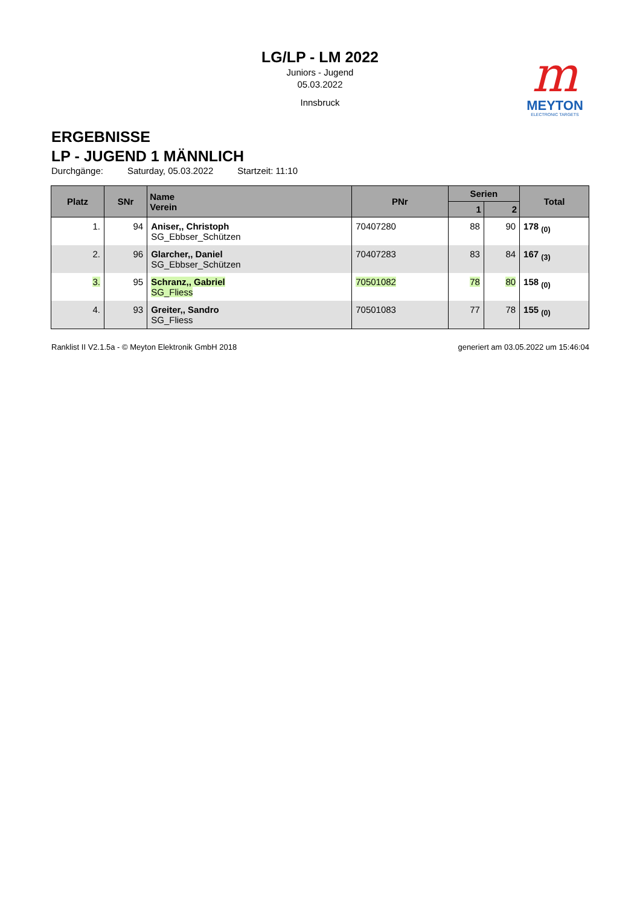m
MEYTON
ELECTRONIC TARGETS
LG/LP - LM 2022
Juniors - Jugend
05.03.2022
Innsbruck
ERGEBNISSE
LP - JUGEND 1 MÄNNLICH
Durchgänge: Saturday, 05.03.2022 Startzeit: 11:10
| Platz | SNr | Name Verein | PNr | Serien | | Total |
| --- | --- | --- | --- | --- | --- | --- |
| | | | | 1 | 2 | |
| 1. | 94 | Aniser,, Christoph SG_Ebbser_Schützen | 70407280 | 88 | 90 | 178 <sub>(0)</sub> |
| 2. | 96 | Glarcher,, Daniel SG_Ebbser_Schützen | 70407283 | 83 | 84 | 167 <sub>(3)</sub> |
| 3. | 95 | Schranz,, Gabriel SG_Fliess | 70501082 | 78 | 80 | 158 <sub>(0)</sub> |
| 4. | 93 | Greiter,, Sandro SG_Fliess | 70501083 | 77 | 78 | 155 <sub>(0)</sub> |
Ranklist II V2.1.5a - © Meyton Elektronik GmbH 2018 generiert am 03.05.2022 um 15:46:04